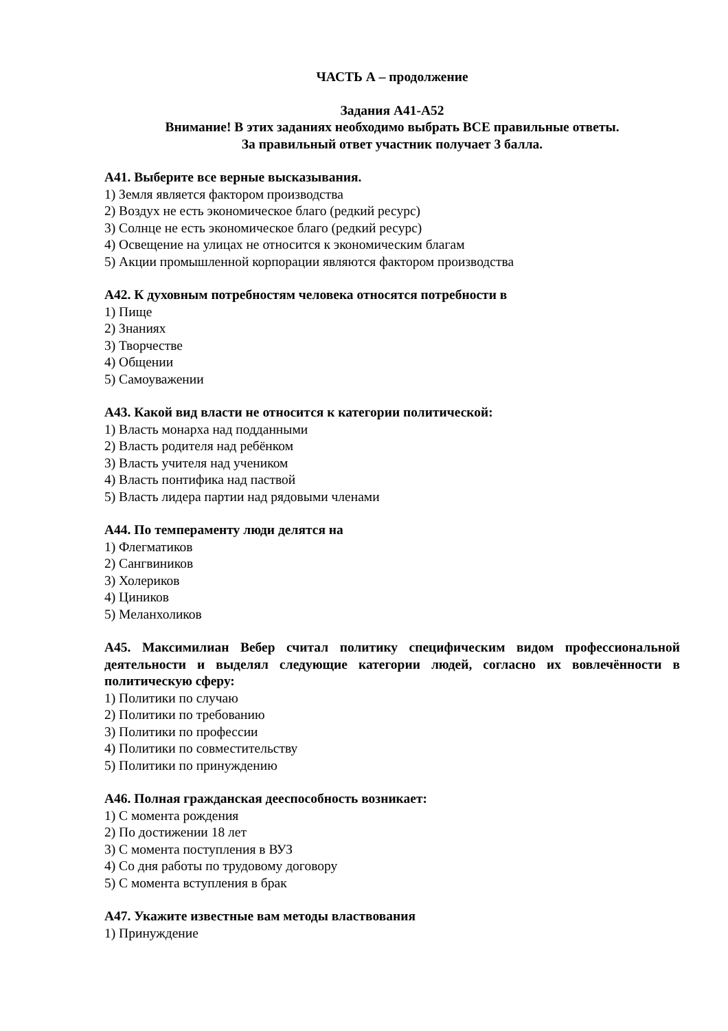ЧАСТЬ А – продолжение
Задания А41-А52
Внимание! В этих заданиях необходимо выбрать ВСЕ правильные ответы.
За правильный ответ участник получает 3 балла.
А41. Выберите все верные высказывания.
1) Земля является фактором производства
2) Воздух не есть экономическое благо (редкий ресурс)
3) Солнце не есть экономическое благо (редкий ресурс)
4) Освещение на улицах не относится к экономическим благам
5) Акции промышленной корпорации являются фактором производства
А42. К духовным потребностям человека относятся потребности в
1) Пище
2) Знаниях
3) Творчестве
4) Общении
5) Самоуважении
А43. Какой вид власти не относится к категории политической:
1) Власть монарха над подданными
2) Власть родителя над ребёнком
3) Власть учителя над учеником
4) Власть понтифика над паствой
5) Власть лидера партии над рядовыми членами
А44. По темпераменту люди делятся на
1) Флегматиков
2) Сангвиников
3) Холериков
4) Циников
5) Меланхоликов
А45. Максимилиан Вебер считал политику специфическим видом профессиональной деятельности и выделял следующие категории людей, согласно их вовлечённости в политическую сферу:
1) Политики по случаю
2) Политики по требованию
3) Политики по профессии
4) Политики по совместительству
5) Политики по принуждению
А46. Полная гражданская дееспособность возникает:
1) С момента рождения
2) По достижении 18 лет
3) С момента поступления в ВУЗ
4) Со дня работы по трудовому договору
5) С момента вступления в брак
А47. Укажите известные вам методы властвования
1) Принуждение